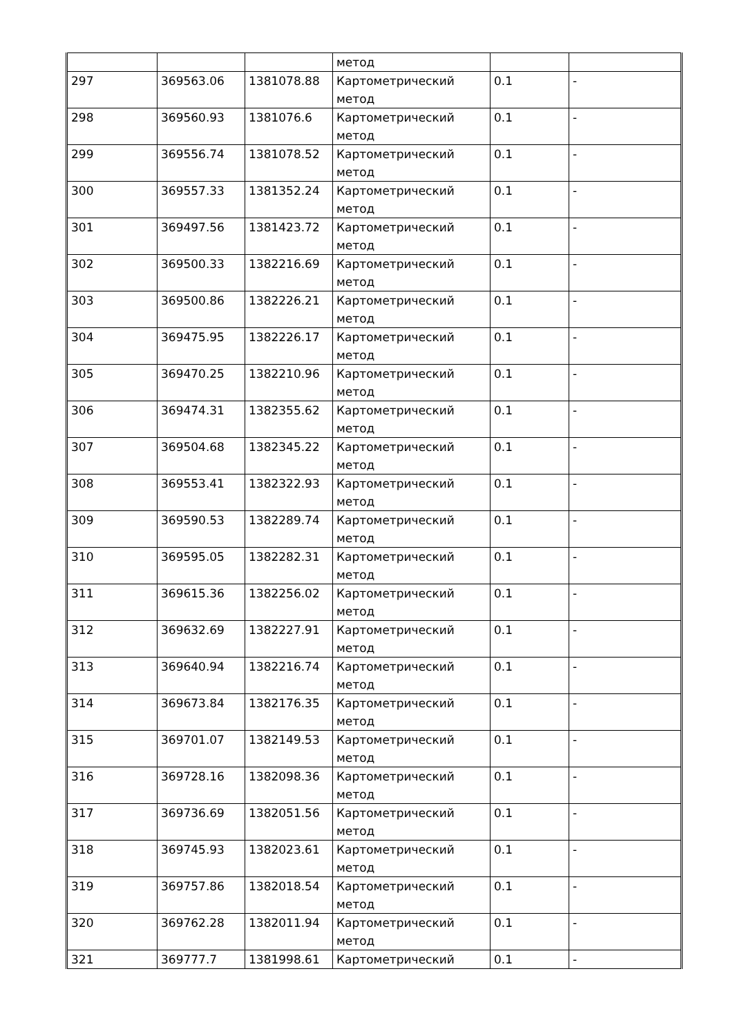| | | | метод | | |
| 297 | 369563.06 | 1381078.88 | Картометрический метод | 0.1 | - |
| 298 | 369560.93 | 1381076.6 | Картометрический метод | 0.1 | - |
| 299 | 369556.74 | 1381078.52 | Картометрический метод | 0.1 | - |
| 300 | 369557.33 | 1381352.24 | Картометрический метод | 0.1 | - |
| 301 | 369497.56 | 1381423.72 | Картометрический метод | 0.1 | - |
| 302 | 369500.33 | 1382216.69 | Картометрический метод | 0.1 | - |
| 303 | 369500.86 | 1382226.21 | Картометрический метод | 0.1 | - |
| 304 | 369475.95 | 1382226.17 | Картометрический метод | 0.1 | - |
| 305 | 369470.25 | 1382210.96 | Картометрический метод | 0.1 | - |
| 306 | 369474.31 | 1382355.62 | Картометрический метод | 0.1 | - |
| 307 | 369504.68 | 1382345.22 | Картометрический метод | 0.1 | - |
| 308 | 369553.41 | 1382322.93 | Картометрический метод | 0.1 | - |
| 309 | 369590.53 | 1382289.74 | Картометрический метод | 0.1 | - |
| 310 | 369595.05 | 1382282.31 | Картометрический метод | 0.1 | - |
| 311 | 369615.36 | 1382256.02 | Картометрический метод | 0.1 | - |
| 312 | 369632.69 | 1382227.91 | Картометрический метод | 0.1 | - |
| 313 | 369640.94 | 1382216.74 | Картометрический метод | 0.1 | - |
| 314 | 369673.84 | 1382176.35 | Картометрический метод | 0.1 | - |
| 315 | 369701.07 | 1382149.53 | Картометрический метод | 0.1 | - |
| 316 | 369728.16 | 1382098.36 | Картометрический метод | 0.1 | - |
| 317 | 369736.69 | 1382051.56 | Картометрический метод | 0.1 | - |
| 318 | 369745.93 | 1382023.61 | Картометрический метод | 0.1 | - |
| 319 | 369757.86 | 1382018.54 | Картометрический метод | 0.1 | - |
| 320 | 369762.28 | 1382011.94 | Картометрический метод | 0.1 | - |
| 321 | 369777.7 | 1381998.61 | Картометрический | 0.1 | - |